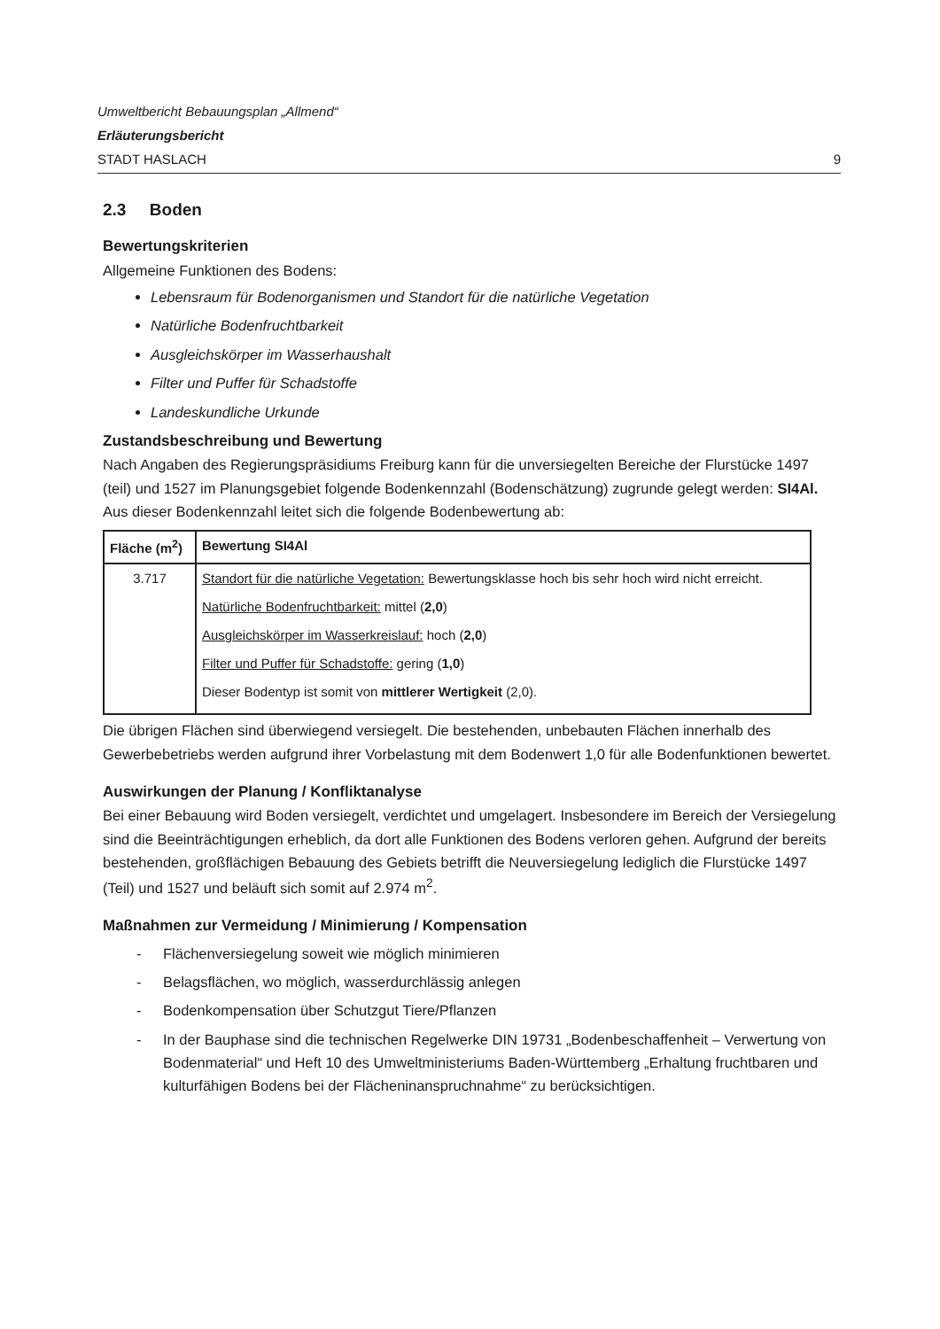Umweltbericht Bebauungsplan „Allmend“
Erläuterungsbericht
STADT HASLACH 9
2.3 Boden
Bewertungskriterien
Allgemeine Funktionen des Bodens:
Lebensraum für Bodenorganismen und Standort für die natürliche Vegetation
Natürliche Bodenfruchtbarkeit
Ausgleichskörper im Wasserhaushalt
Filter und Puffer für Schadstoffe
Landeskundliche Urkunde
Zustandsbeschreibung und Bewertung
Nach Angaben des Regierungspräsidiums Freiburg kann für die unversiegelten Bereiche der Flurstücke 1497 (teil) und 1527 im Planungsgebiet folgende Bodenkennzahl (Bodenschätzung) zugrunde gelegt werden: SI4Al. Aus dieser Bodenkennzahl leitet sich die folgende Bodenbewertung ab:
| Fläche (m<sup>2</sup>) | Bewertung SI4Al |
| --- | --- |
| 3.717 | Standort für die natürliche Vegetation: Bewertungsklasse hoch bis sehr hoch wird nicht erreicht. Natürliche Bodenfruchtbarkeit: mittel ( 2,0 ) Ausgleichskörper im Wasserkreislauf: hoch ( 2,0 ) Filter und Puffer für Schadstoffe: gering ( 1,0 ) Dieser Bodentyp ist somit von mittlerer Wertigkeit (2,0). |
Die übrigen Flächen sind überwiegend versiegelt. Die bestehenden, unbebauten Flächen innerhalb des Gewerbebetriebs werden aufgrund ihrer Vorbelastung mit dem Bodenwert 1,0 für alle Bodenfunktionen bewertet.
Auswirkungen der Planung / Konfliktanalyse
Bei einer Bebauung wird Boden versiegelt, verdichtet und umgelagert. Insbesondere im Bereich der Versiegelung sind die Beeinträchtigungen erheblich, da dort alle Funktionen des Bodens verloren gehen. Aufgrund der bereits bestehenden, großflächigen Bebauung des Gebiets betrifft die Neuversiegelung lediglich die Flurstücke 1497 (Teil) und 1527 und beläuft sich somit auf 2.974 m<sup>2</sup>.
Maßnahmen zur Vermeidung / Minimierung / Kompensation
- Flächenversiegelung soweit wie möglich minimieren
- Belagsflächen, wo möglich, wasserdurchlässig anlegen
- Bodenkompensation über Schutzgut Tiere/Pflanzen
- In der Bauphase sind die technischen Regelwerke DIN 19731 „Bodenbeschaffenheit – Verwertung von Bodenmaterial“ und Heft 10 des Umweltministeriums Baden-Württemberg „Erhaltung fruchtbaren und kulturfähigen Bodens bei der Flächeninanspruchnahme“ zu berücksichtigen.